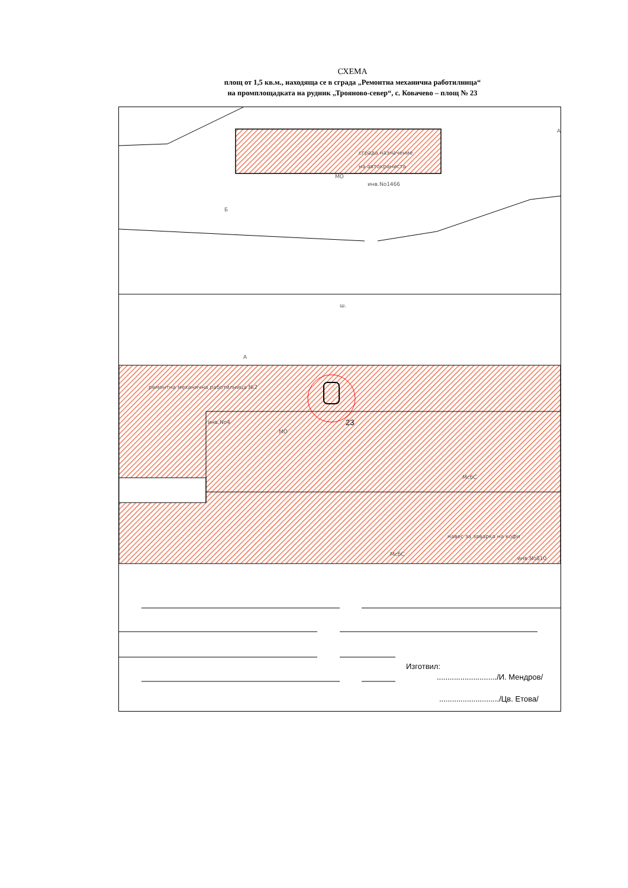СХЕМА
площ от 1,5 кв.м., находяща се в сграда „Ремонтна механична работилница“
на промплощадката на рудник „Трояново-север“, с. Ковачево – площ № 23
сграда назначение
на автокранистa
МО
инв.No1466
А
Б
ш.
А
ремонтна механична работилница №2
инв.No4
МО
23
МсбС
навес за заварка на кофи
МсбС
инв.No810
Изготвил:
............................/И. Мендров/
............................/Цв. Етова/